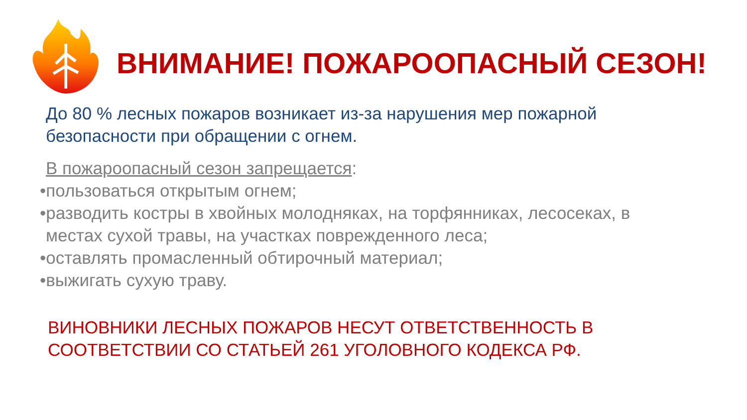ВНИМАНИЕ! ПОЖАРООПАСНЫЙ СЕЗОН!
До 80 % лесных пожаров возникает из-за нарушения мер пожарной безопасности при обращении с огнем.
В пожароопасный сезон запрещается:
•пользоваться открытым огнем;
•разводить костры в хвойных молодняках, на торфянниках, лесосеках, в местах сухой травы, на участках поврежденного леса;
•оставлять промасленный обтирочный материал;
•выжигать сухую траву.
ВИНОВНИКИ ЛЕСНЫХ ПОЖАРОВ НЕСУТ ОТВЕТСТВЕННОСТЬ В СООТВЕТСТВИИ СО СТАТЬЕЙ 261 УГОЛОВНОГО КОДЕКСА РФ.